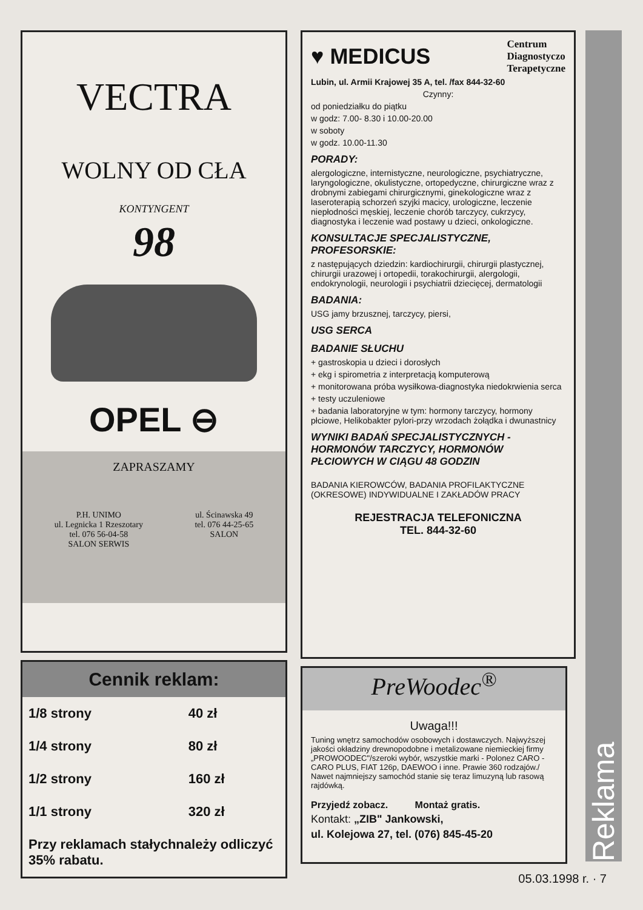VECTRA
WOLNY OD CŁA
KONTYNGENT
98
OPEL ⊖
ZAPRASZAMY
P.H. UNIMO
ul. Legnicka 1 Rzeszotary
tel. 076 56-04-58
SALON SERWIS
ul. Ścinawska 49
tel. 076 44-25-65
SALON
| Cennik reklam: | |
| --- | --- |
| 1/8 strony | 40 zł |
| 1/4 strony | 80 zł |
| 1/2 strony | 160 zł |
| 1/1 strony | 320 zł |
| Przy reklamach stałychnależy odliczyć 35% rabatu. | |
♥ MEDICUS Centrum
Diagnostyczo
Terapetyczne
Lubin, ul. Armii Krajowej 35 A, tel. /fax 844-32-60
Czynny:
od poniedziałku do piątku
w godz: 7.00- 8.30 i 10.00-20.00
w soboty
w godz. 10.00-11.30
PORADY:
alergologiczne, internistyczne, neurologiczne, psychiatryczne, laryngologiczne, okulistyczne, ortopedyczne, chirurgiczne wraz z drobnymi zabiegami chirurgicznymi, ginekologiczne wraz z laseroterapią schorzeń szyjki macicy, urologiczne, leczenie niepłodności męskiej, leczenie chorób tarczycy, cukrzycy, diagnostyka i leczenie wad postawy u dzieci, onkologiczne.
KONSULTACJE SPECJALISTYCZNE, PROFESORSKIE:
z następujących dziedzin: kardiochirurgii, chirurgii plastycznej, chirurgii urazowej i ortopedii, torakochirurgii, alergologii, endokrynologii, neurologii i psychiatrii dziecięcej, dermatologii
BADANIA:
USG jamy brzusznej, tarczycy, piersi,
USG SERCA
BADANIE SŁUCHU
+ gastroskopia u dzieci i dorosłych
+ ekg i spirometria z interpretacją komputerową
+ monitorowana próba wysiłkowa-diagnostyka niedokrwienia serca
+ testy uczuleniowe
+ badania laboratoryjne w tym: hormony tarczycy, hormony płciowe, Helikobakter pylori-przy wrzodach żołądka i dwunastnicy
WYNIKI BADAŃ SPECJALISTYCZNYCH - HORMONÓW TARCZYCY, HORMONÓW PŁCIOWYCH W CIĄGU 48 GODZIN
BADANIA KIEROWCÓW, BADANIA PROFILAKTYCZNE (OKRESOWE) INDYWIDUALNE I ZAKŁADÓW PRACY
REJESTRACJA TELEFONICZNA
TEL. 844-32-60
PreWoodec<sup>®</sup>
Uwaga!!!
Tuning wnętrz samochodów osobowych i dostawczych. Najwyższej jakości okładziny drewnopodobne i metalizowane niemieckiej firmy „PROWOODEC"/szeroki wybór, wszystkie marki - Polonez CARO - CARO PLUS, FIAT 126p, DAEWOO i inne. Prawie 360 rodzajów./ Nawet najmniejszy samochód stanie się teraz limuzyną lub rasową rajdówką.
Przyjedź zobacz. Montaż gratis.
Kontakt: „ZIB" Jankowski,
ul. Kolejowa 27, tel. (076) 845-45-20
Reklama
05.03.1998 r. · 7